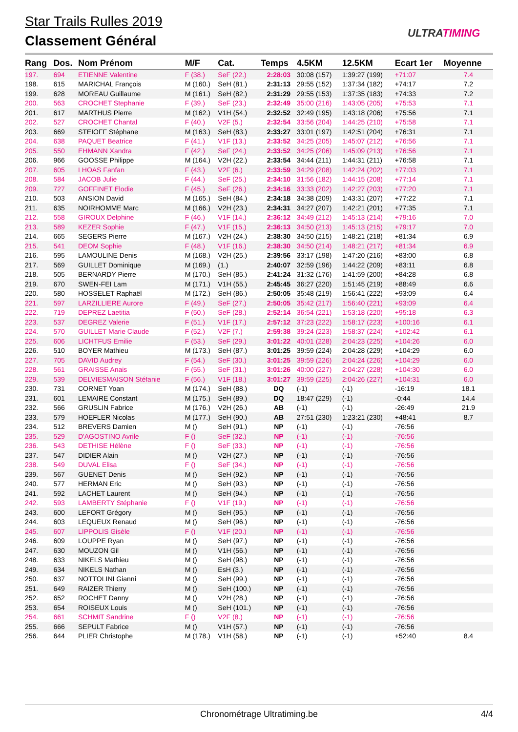Star Trails Rulles 2019
Classement Général ULTRATIMING
| Rang | Dos. | Nom Prénom | M/F | Cat. | Temps | 4.5KM | 12.5KM | Ecart 1er | Moyenne |
| --- | --- | --- | --- | --- | --- | --- | --- | --- | --- |
| 197. | 694 | ETIENNE Valentine | F (38.) | SeF (22.) | 2:28:03 | 30:08 (157) | 1:39:27 (199) | +71:07 | 7.4 |
| 198. | 615 | MARICHAL François | M (160.) | SeH (81.) | 2:31:13 | 29:55 (152) | 1:37:34 (182) | +74:17 | 7.2 |
| 199. | 628 | MOREAU Guillaume | M (161.) | SeH (82.) | 2:31:29 | 29:55 (153) | 1:37:35 (183) | +74:33 | 7.2 |
| 200. | 563 | CROCHET Stephanie | F (39.) | SeF (23.) | 2:32:49 | 35:00 (216) | 1:43:05 (205) | +75:53 | 7.1 |
| 201. | 617 | MARTHUS Pierre | M (162.) | V1H (54.) | 2:32:52 | 32:49 (195) | 1:43:18 (206) | +75:56 | 7.1 |
| 202. | 527 | CROCHET Chantal | F (40.) | V2F (5.) | 2:32:54 | 33:56 (204) | 1:44:25 (210) | +75:58 | 7.1 |
| 203. | 669 | STEIOFF Stéphane | M (163.) | SeH (83.) | 2:33:27 | 33:01 (197) | 1:42:51 (204) | +76:31 | 7.1 |
| 204. | 638 | PAQUET Beatrice | F (41.) | V1F (13.) | 2:33:52 | 34:25 (205) | 1:45:07 (212) | +76:56 | 7.1 |
| 205. | 550 | EHMANN Xandra | F (42.) | SeF (24.) | 2:33:52 | 34:25 (206) | 1:45:09 (213) | +76:56 | 7.1 |
| 206. | 966 | GOOSSE Philippe | M (164.) | V2H (22.) | 2:33:54 | 34:44 (211) | 1:44:31 (211) | +76:58 | 7.1 |
| 207. | 605 | LHOAS Fanfan | F (43.) | V2F (6.) | 2:33:59 | 34:29 (208) | 1:42:24 (202) | +77:03 | 7.1 |
| 208. | 584 | JACOB Julie | F (44.) | SeF (25.) | 2:34:10 | 31:56 (182) | 1:44:15 (208) | +77:14 | 7.1 |
| 209. | 727 | GOFFINET Elodie | F (45.) | SeF (26.) | 2:34:16 | 33:33 (202) | 1:42:27 (203) | +77:20 | 7.1 |
| 210. | 503 | ANSION David | M (165.) | SeH (84.) | 2:34:18 | 34:38 (209) | 1:43:31 (207) | +77:22 | 7.1 |
| 211. | 635 | NOIRHOMME Marc | M (166.) | V2H (23.) | 2:34:31 | 34:27 (207) | 1:42:21 (201) | +77:35 | 7.1 |
| 212. | 558 | GIROUX Delphine | F (46.) | V1F (14.) | 2:36:12 | 34:49 (212) | 1:45:13 (214) | +79:16 | 7.0 |
| 213. | 589 | KEZER Sophie | F (47.) | V1F (15.) | 2:36:13 | 34:50 (213) | 1:45:13 (215) | +79:17 | 7.0 |
| 214. | 665 | SEGERS Pierre | M (167.) | V2H (24.) | 2:38:30 | 34:50 (215) | 1:48:21 (218) | +81:34 | 6.9 |
| 215. | 541 | DEOM Sophie | F (48.) | V1F (16.) | 2:38:30 | 34:50 (214) | 1:48:21 (217) | +81:34 | 6.9 |
| 216. | 595 | LAMOULINE Denis | M (168.) | V2H (25.) | 2:39:56 | 33:17 (198) | 1:47:20 (216) | +83:00 | 6.8 |
| 217. | 569 | GUILLET Dominique | M (169.) | (1.) | 2:40:07 | 32:59 (196) | 1:44:22 (209) | +83:11 | 6.8 |
| 218. | 505 | BERNARDY Pierre | M (170.) | SeH (85.) | 2:41:24 | 31:32 (176) | 1:41:59 (200) | +84:28 | 6.8 |
| 219. | 670 | SWEN-FEI Lam | M (171.) | V1H (55.) | 2:45:45 | 36:27 (220) | 1:51:45 (219) | +88:49 | 6.6 |
| 220. | 580 | HOSSELET Raphaël | M (172.) | SeH (86.) | 2:50:05 | 35:48 (219) | 1:56:41 (222) | +93:09 | 6.4 |
| 221. | 597 | LARZILLIERE Aurore | F (49.) | SeF (27.) | 2:50:05 | 35:42 (217) | 1:56:40 (221) | +93:09 | 6.4 |
| 222. | 719 | DEPREZ Laetitia | F (50.) | SeF (28.) | 2:52:14 | 36:54 (221) | 1:53:18 (220) | +95:18 | 6.3 |
| 223. | 537 | DEGREZ Valerie | F (51.) | V1F (17.) | 2:57:12 | 37:23 (222) | 1:58:17 (223) | +100:16 | 6.1 |
| 224. | 570 | GUILLET Marie Claude | F (52.) | V2F (7.) | 2:59:38 | 39:24 (223) | 1:58:37 (224) | +102:42 | 6.1 |
| 225. | 606 | LICHTFUS Emilie | F (53.) | SeF (29.) | 3:01:22 | 40:01 (228) | 2:04:23 (225) | +104:26 | 6.0 |
| 226. | 510 | BOYER Mathieu | M (173.) | SeH (87.) | 3:01:25 | 39:59 (224) | 2:04:28 (229) | +104:29 | 6.0 |
| 227. | 705 | DAVID Audrey | F (54.) | SeF (30.) | 3:01:25 | 39:59 (226) | 2:04:24 (226) | +104:29 | 6.0 |
| 228. | 561 | GRAISSE Anais | F (55.) | SeF (31.) | 3:01:26 | 40:00 (227) | 2:04:27 (228) | +104:30 | 6.0 |
| 229. | 539 | DELVIESMAISON Stéfanie | F (56.) | V1F (18.) | 3:01:27 | 39:59 (225) | 2:04:26 (227) | +104:31 | 6.0 |
| 230. | 731 | CORNET Yoan | M (174.) | SeH (88.) | DQ | (-1) | (-1) | -16:19 | 18.1 |
| 231. | 601 | LEMAIRE Constant | M (175.) | SeH (89.) | DQ | 18:47 (229) | (-1) | -0:44 | 14.4 |
| 232. | 566 | GRUSLIN Fabrice | M (176.) | V2H (26.) | AB | (-1) | (-1) | -26:49 | 21.9 |
| 233. | 579 | HOEFLER Nicolas | M (177.) | SeH (90.) | AB | 27:51 (230) | 1:23:21 (230) | +48:41 | 8.7 |
| 234. | 512 | BREVERS Damien | M () | SeH (91.) | NP | (-1) | (-1) | -76:56 | |
| 235. | 529 | D'AGOSTINO Avrile | F () | SeF (32.) | NP | (-1) | (-1) | -76:56 | |
| 236. | 543 | DETHISE Hélène | F () | SeF (33.) | NP | (-1) | (-1) | -76:56 | |
| 237. | 547 | DIDIER Alain | M () | V2H (27.) | NP | (-1) | (-1) | -76:56 | |
| 238. | 549 | DUVAL Elisa | F () | SeF (34.) | NP | (-1) | (-1) | -76:56 | |
| 239. | 567 | GUENET Denis | M () | SeH (92.) | NP | (-1) | (-1) | -76:56 | |
| 240. | 577 | HERMAN Eric | M () | SeH (93.) | NP | (-1) | (-1) | -76:56 | |
| 241. | 592 | LACHET Laurent | M () | SeH (94.) | NP | (-1) | (-1) | -76:56 | |
| 242. | 593 | LAMBERTY Stéphanie | F () | V1F (19.) | NP | (-1) | (-1) | -76:56 | |
| 243. | 600 | LEFORT Grégory | M () | SeH (95.) | NP | (-1) | (-1) | -76:56 | |
| 244. | 603 | LEQUEUX Renaud | M () | SeH (96.) | NP | (-1) | (-1) | -76:56 | |
| 245. | 607 | LIPPOLIS Gisèle | F () | V1F (20.) | NP | (-1) | (-1) | -76:56 | |
| 246. | 609 | LOUPPE Ryan | M () | SeH (97.) | NP | (-1) | (-1) | -76:56 | |
| 247. | 630 | MOUZON Gil | M () | V1H (56.) | NP | (-1) | (-1) | -76:56 | |
| 248. | 633 | NIKELS Mathieu | M () | SeH (98.) | NP | (-1) | (-1) | -76:56 | |
| 249. | 634 | NIKELS Nathan | M () | EsH (3.) | NP | (-1) | (-1) | -76:56 | |
| 250. | 637 | NOTTOLINI Gianni | M () | SeH (99.) | NP | (-1) | (-1) | -76:56 | |
| 251. | 649 | RAIZER Thierry | M () | SeH (100.) | NP | (-1) | (-1) | -76:56 | |
| 252. | 652 | ROCHET Danny | M () | V2H (28.) | NP | (-1) | (-1) | -76:56 | |
| 253. | 654 | ROISEUX Louis | M () | SeH (101.) | NP | (-1) | (-1) | -76:56 | |
| 254. | 661 | SCHMIT Sandrine | F () | V2F (8.) | NP | (-1) | (-1) | -76:56 | |
| 255. | 666 | SEPULT Fabrice | M () | V1H (57.) | NP | (-1) | (-1) | -76:56 | |
| 256. | 644 | PLIER Christophe | M (178.) | V1H (58.) | NP | (-1) | (-1) | +52:40 | 8.4 |
Chronométrage Ultratiming.be 4/4